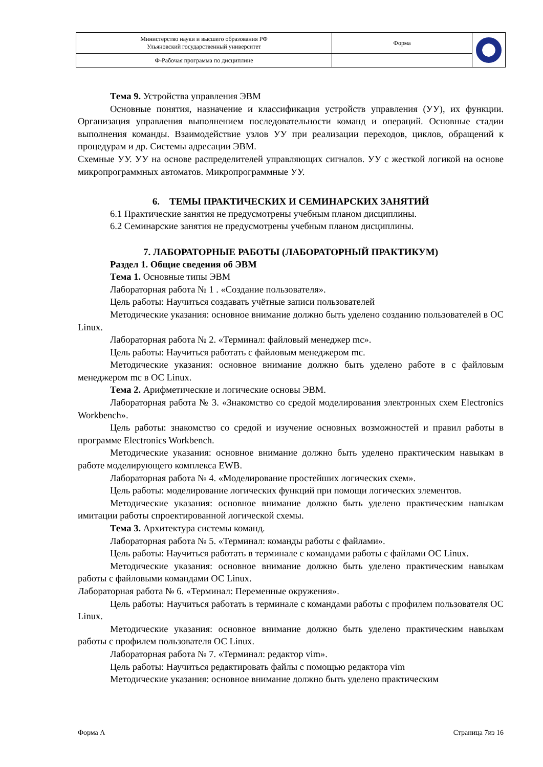| Министерство науки и высшего образования РФ Ульяновский государственный университет | Форма | |
| Ф-Рабочая программа по дисциплине | | |
Тема 9. Устройства управления ЭВМ
Основные понятия, назначение и классификация устройств управления (УУ), их функции. Организация управления выполнением последовательности команд и операций. Основные стадии выполнения команды. Взаимодействие узлов УУ при реализации переходов, циклов, обращений к процедурам и др. Системы адресации ЭВМ.
Схемные УУ. УУ на основе распределителей управляющих сигналов. УУ с жесткой логикой на основе микропрограммных автоматов. Микропрограммные УУ.
6. ТЕМЫ ПРАКТИЧЕСКИХ И СЕМИНАРСКИХ ЗАНЯТИЙ
6.1 Практические занятия не предусмотрены учебным планом дисциплины.
6.2 Семинарские занятия не предусмотрены учебным планом дисциплины.
7. ЛАБОРАТОРНЫЕ РАБОТЫ (ЛАБОРАТОРНЫЙ ПРАКТИКУМ)
Раздел 1. Общие сведения об ЭВМ
Тема 1. Основные типы ЭВМ
Лабораторная работа № 1 . «Создание пользователя».
Цель работы: Научиться создавать учётные записи пользователей
Методические указания: основное внимание должно быть уделено созданию пользователей в ОС Linux.
Лабораторная работа № 2. «Терминал: файловый менеджер mc».
Цель работы: Научиться работать с файловым менеджером mc.
Методические указания: основное внимание должно быть уделено работе в с файловым менеджером mc в ОС Linux.
Тема 2. Арифметические и логические основы ЭВМ.
Лабораторная работа № 3. «Знакомство со средой моделирования электронных схем Electronics Workbench».
Цель работы: знакомство со средой и изучение основных возможностей и правил работы в программе Electronics Workbench.
Методические указания: основное внимание должно быть уделено практическим навыкам в работе моделирующего комплекса EWB.
Лабораторная работа № 4. «Моделирование простейших логических схем».
Цель работы: моделирование логических функций при помощи логических элементов.
Методические указания: основное внимание должно быть уделено практическим навыкам имитации работы спроектированной логической схемы.
Тема 3. Архитектура системы команд.
Лабораторная работа № 5. «Терминал: команды работы с файлами».
Цель работы: Научиться работать в терминале с командами работы с файлами ОС Linux.
Методические указания: основное внимание должно быть уделено практическим навыкам работы с файловыми командами ОС Linux.
Лабораторная работа № 6. «Терминал: Переменные окружения».
Цель работы: Научиться работать в терминале с командами работы с профилем пользователя ОС Linux.
Методические указания: основное внимание должно быть уделено практическим навыкам работы с профилем пользователя ОС Linux.
Лабораторная работа № 7. «Терминал: редактор vim».
Цель работы: Научиться редактировать файлы с помощью редактора vim
Методические указания: основное внимание должно быть уделено практическим
Форма А Страница 7из 16